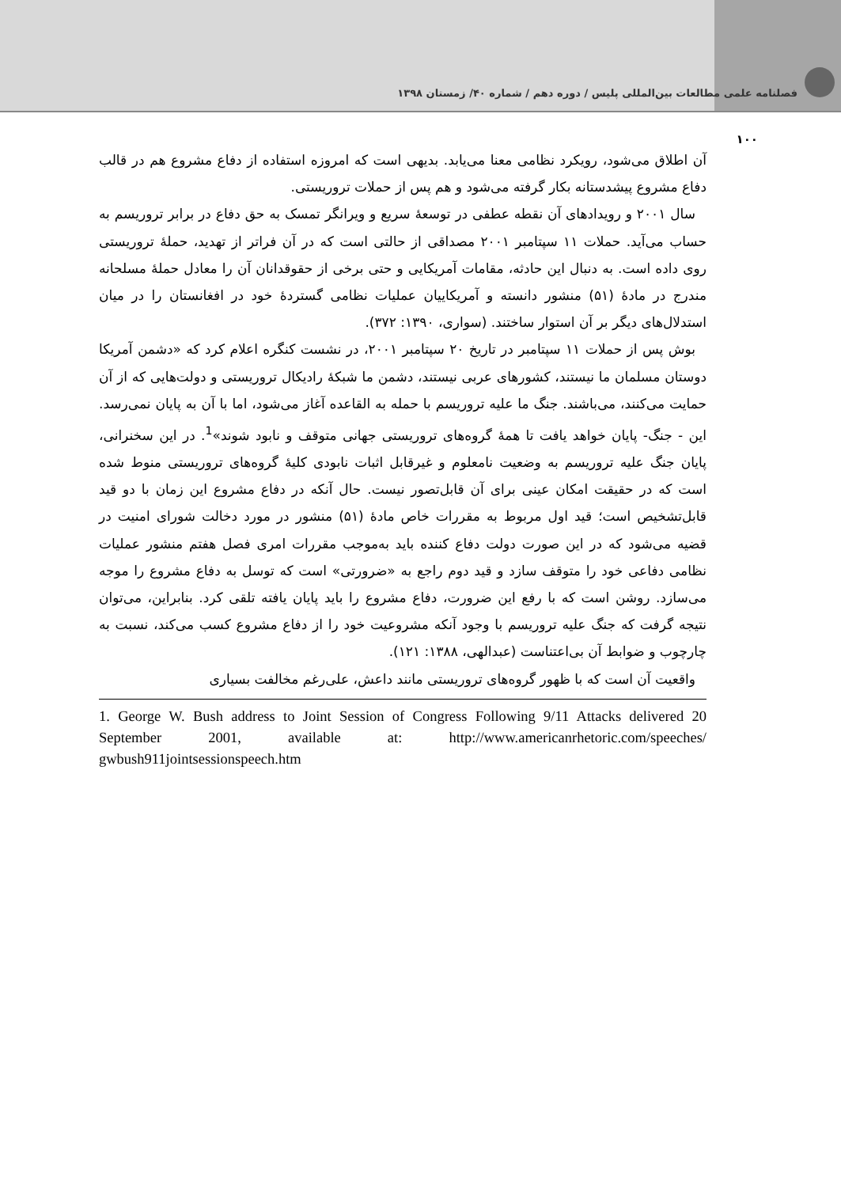فصلنامه علمی مطالعات بین‌المللی پلیس / دوره دهم / شماره ۴۰/ زمستان ۱۳۹۸
۱۰۰
آن اطلاق می‌شود، رویکرد نظامی معنا می‌یابد. بدیهی است که امروزه استفاده از دفاع مشروع هم در قالب دفاع مشروع پیشدستانه بکار گرفته می‌شود و هم پس از حملات تروریستی.
سال ۲۰۰۱ و رویدادهای آن نقطه عطفی در توسعهٔ سریع و ویرانگر تمسک به حق دفاع در برابر تروریسم به حساب می‌آید. حملات ۱۱ سپتامبر ۲۰۰۱ مصداقی از حالتی است که در آن فراتر از تهدید، حملهٔ تروریستی روی داده است. به دنبال این حادثه، مقامات آمریکایی و حتی برخی از حقوقدانان آن را معادل حملهٔ مسلحانه مندرج در مادهٔ (۵۱) منشور دانسته و آمریکاییان عملیات نظامی گستردهٔ خود در افغانستان را در میان استدلال‌های دیگر بر آن استوار ساختند. (سواری، ۱۳۹۰: ۳۷۲).
بوش پس از حملات ۱۱ سپتامبر در تاریخ ۲۰ سپتامبر ۲۰۰۱، در نشست کنگره اعلام کرد که «دشمن آمریکا دوستان مسلمان ما نیستند، کشورهای عربی نیستند، دشمن ما شبکهٔ رادیکال تروریستی و دولت‌هایی که از آن حمایت می‌کنند، می‌باشند. جنگ ما علیه تروریسم با حمله به القاعده آغاز می‌شود، اما با آن به پایان نمی‌رسد. این - جنگ- پایان خواهد یافت تا همهٔ گروه‌های تروریستی جهانی متوقف و نابود شوند»<sup>1</sup>. در این سخنرانی، پایان جنگ علیه تروریسم به وضعیت نامعلوم و غیرقابل اثبات نابودی کلیهٔ گروه‌های تروریستی منوط شده است که در حقیقت امکان عینی برای آن قابل‌تصور نیست. حال آنکه در دفاع مشروع این زمان با دو قید قابل‌تشخیص است؛ قید اول مربوط به مقررات خاص مادهٔ (۵۱) منشور در مورد دخالت شورای امنیت در قضیه می‌شود که در این صورت دولت دفاع کننده باید به‌موجب مقررات امری فصل هفتم منشور عملیات نظامی دفاعی خود را متوقف سازد و قید دوم راجع به «ضرورتی» است که توسل به دفاع مشروع را موجه می‌سازد. روشن است که با رفع این ضرورت، دفاع مشروع را باید پایان یافته تلقی کرد. بنابراین، می‌توان نتیجه گرفت که جنگ علیه تروریسم با وجود آنکه مشروعیت خود را از دفاع مشروع کسب می‌کند، نسبت به چارچوب و ضوابط آن بی‌اعتناست (عبدالهی، ۱۳۸۸: ۱۲۱).
واقعیت آن است که با ظهور گروه‌های تروریستی مانند داعش، علی‌رغم مخالفت بسیاری
1. George W. Bush address to Joint Session of Congress Following 9/11 Attacks delivered 20 September 2001, available at: http://www.americanrhetoric.com/speeches/ gwbush911jointsessionspeech.htm